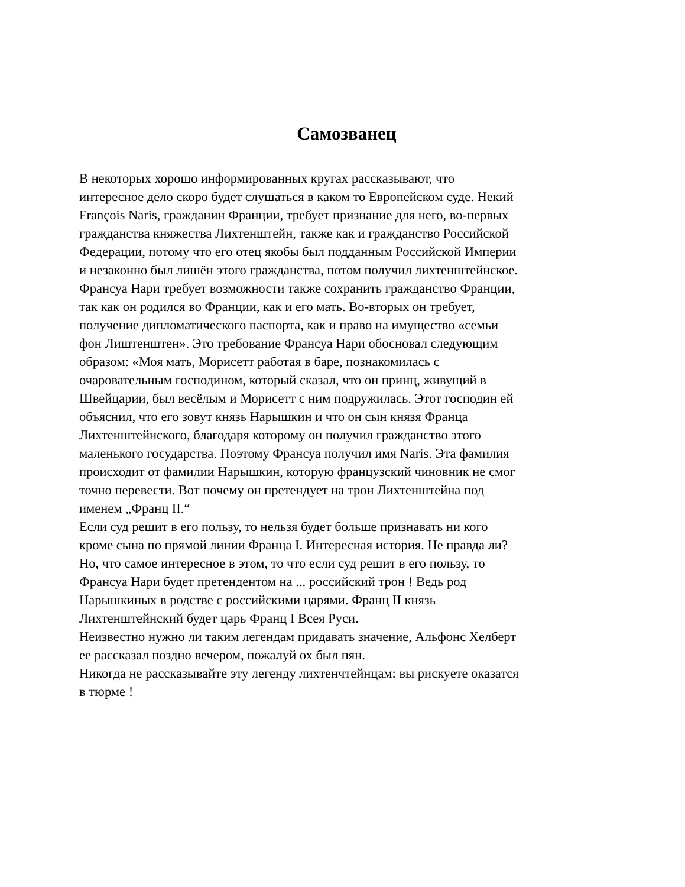Самозванец
В некоторых хорошо информированных кругах рассказывают, что интересное дело скоро будет слушаться в каком то Европейском суде. Некий François Naris, гражданин Франции, требует признание для него, во-первых гражданства княжества Лихтенштейн, также как и гражданство Российской Федерации, потому что его отец якобы был подданным Российской Империи и незаконно был лишён этого гражданства, потом получил лихтенштейнское. Франсуа Нари требует возможности также сохранить гражданство Франции, так как он родился во Франции, как и его мать. Во-вторых он требует, получение дипломатического паспорта, как и право на имущество «семьи фон Лиштенштен». Это требование Франсуа Нари обосновал следующим образом: «Моя мать, Морисетт работая в баре, познакомилась с очаровательным господином, который сказал, что он принц, живущий в Швейцарии, был весёлым и Морисетт с ним подружилась. Этот господин ей объяснил, что его зовут князь Нарышкин и что он сын князя Франца Лихтенштейнского, благодаря которому он получил гражданство этого маленького государства. Поэтому Франсуа получил имя Naris. Эта фамилия происходит от фамилии Нарышкин, которую французский чиновник не смог точно перевести. Вот почему он претендует на трон Лихтенштейна под именем „Франц II.“ Если суд решит в его пользу, то нельзя будет больше признавать ни кого кроме сына по прямой линии Франца I. Интересная история. Не правда ли? Но, что самое интересное в этом, то что если суд решит в его пользу, то Франсуа Нари будет претендентом на ... российский трон ! Ведь род Нарышкиных в родстве с российскими царями. Франц II князь Лихтенштейнский будет царь Франц I Всея Руси. Неизвестно нужно ли таким легендам придавать значение, Альфонс Хелберт ее рассказал поздно вечером, пожалуй ох был пян. Никогда не рассказывайте эту легенду лихтенчтейнцам: вы рискуете оказатся в тюрме !